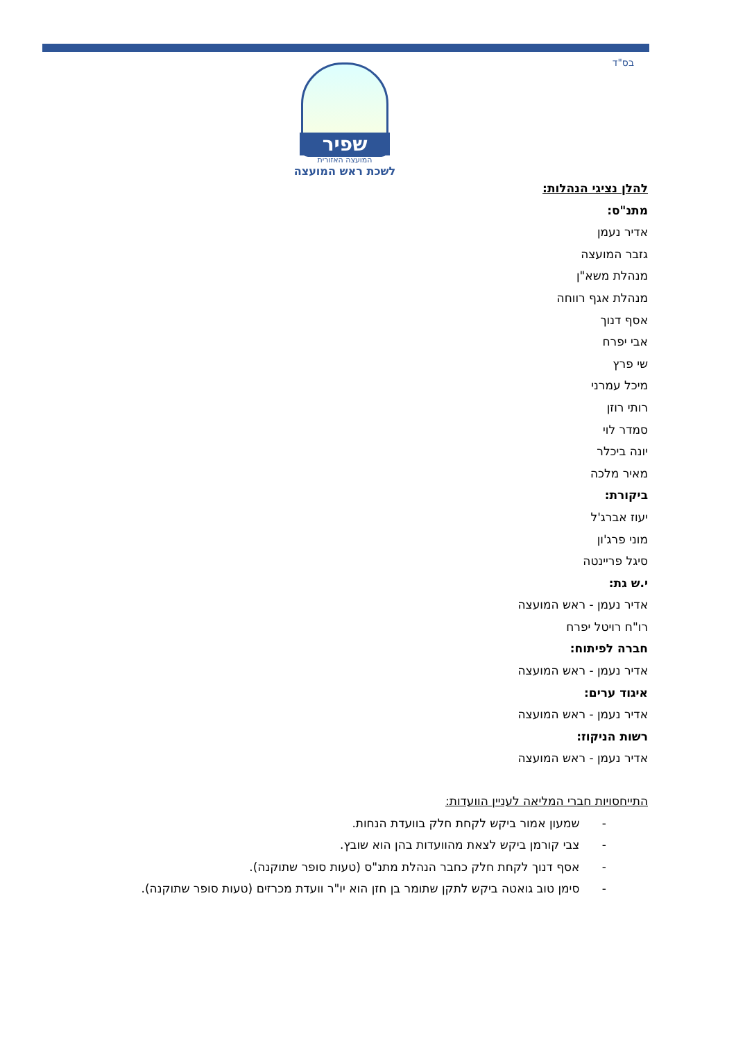בס"ד
שפיר
המועצה האזורית
לשכת ראש המועצה
להלן נציגי הנהלות:
מתנ"ס:
אדיר נעמן
גזבר המועצה
מנהלת משא"ן
מנהלת אגף רווחה
אסף דנוך
אבי יפרח
שי פרץ
מיכל עמרני
רותי רוזן
סמדר לוי
יונה ביכלר
מאיר מלכה
ביקורת:
יעוז אברג'ל
מוני פרג'ון
סיגל פריינטה
י.ש גת:
אדיר נעמן - ראש המועצה
רו"ח רויטל יפרח
חברה לפיתוח:
אדיר נעמן - ראש המועצה
איגוד ערים:
אדיר נעמן - ראש המועצה
רשות הניקוז:
אדיר נעמן - ראש המועצה
התייחסויות חברי המליאה לעניין הוועדות:
- שמעון אמור ביקש לקחת חלק בוועדת הנחות.
- צבי קורמן ביקש לצאת מהוועדות בהן הוא שובץ.
- אסף דנוך לקחת חלק כחבר הנהלת מתנ"ס (טעות סופר שתוקנה).
- סימן טוב גואטה ביקש לתקן שתומר בן חזן הוא יו"ר וועדת מכרזים (טעות סופר שתוקנה).